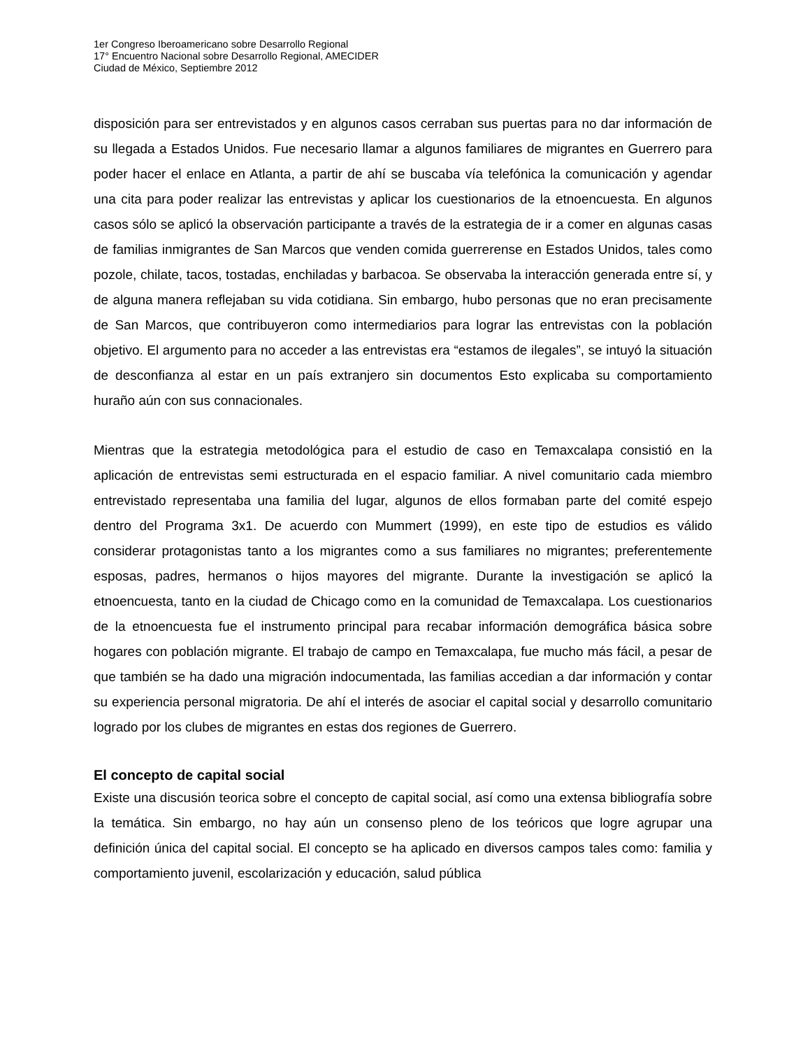1er Congreso Iberoamericano sobre Desarrollo Regional
17° Encuentro Nacional sobre Desarrollo Regional, AMECIDER
Ciudad de México, Septiembre 2012
disposición para ser entrevistados y en algunos casos cerraban sus puertas para no dar información de su llegada a Estados Unidos. Fue necesario llamar a algunos familiares de migrantes en Guerrero para poder hacer el enlace en Atlanta, a partir de ahí se buscaba vía telefónica la comunicación y agendar una cita para poder realizar las entrevistas y aplicar los cuestionarios de la etnoencuesta. En algunos casos sólo se aplicó la observación participante a través de la estrategia de ir a comer en algunas casas de familias inmigrantes de San Marcos que venden comida guerrerense en Estados Unidos, tales como pozole, chilate, tacos, tostadas, enchiladas y barbacoa. Se observaba la interacción generada entre sí, y de alguna manera reflejaban su vida cotidiana. Sin embargo, hubo personas que no eran precisamente de San Marcos, que contribuyeron como intermediarios para lograr las entrevistas con la población objetivo. El argumento para no acceder a las entrevistas era “estamos de ilegales”, se intuyó la situación de desconfianza al estar en un país extranjero sin documentos Esto explicaba su comportamiento huraño aún con sus connacionales.
Mientras que la estrategia metodológica para el estudio de caso en Temaxcalapa consistió en la aplicación de entrevistas semi estructurada en el espacio familiar. A nivel comunitario cada miembro entrevistado representaba una familia del lugar, algunos de ellos formaban parte del comité espejo dentro del Programa 3x1. De acuerdo con Mummert (1999), en este tipo de estudios es válido considerar protagonistas tanto a los migrantes como a sus familiares no migrantes; preferentemente esposas, padres, hermanos o hijos mayores del migrante. Durante la investigación se aplicó la etnoencuesta, tanto en la ciudad de Chicago como en la comunidad de Temaxcalapa. Los cuestionarios de la etnoencuesta fue el instrumento principal para recabar información demográfica básica sobre hogares con población migrante. El trabajo de campo en Temaxcalapa, fue mucho más fácil, a pesar de que también se ha dado una migración indocumentada, las familias accedian a dar información y contar su experiencia personal migratoria. De ahí el interés de asociar el capital social y desarrollo comunitario logrado por los clubes de migrantes en estas dos regiones de Guerrero.
El concepto de capital social
Existe una discusión teorica sobre el concepto de capital social, así como una extensa bibliografía sobre la temática. Sin embargo, no hay aún un consenso pleno de los teóricos que logre agrupar una definición única del capital social. El concepto se ha aplicado en diversos campos tales como: familia y comportamiento juvenil, escolarización y educación, salud pública